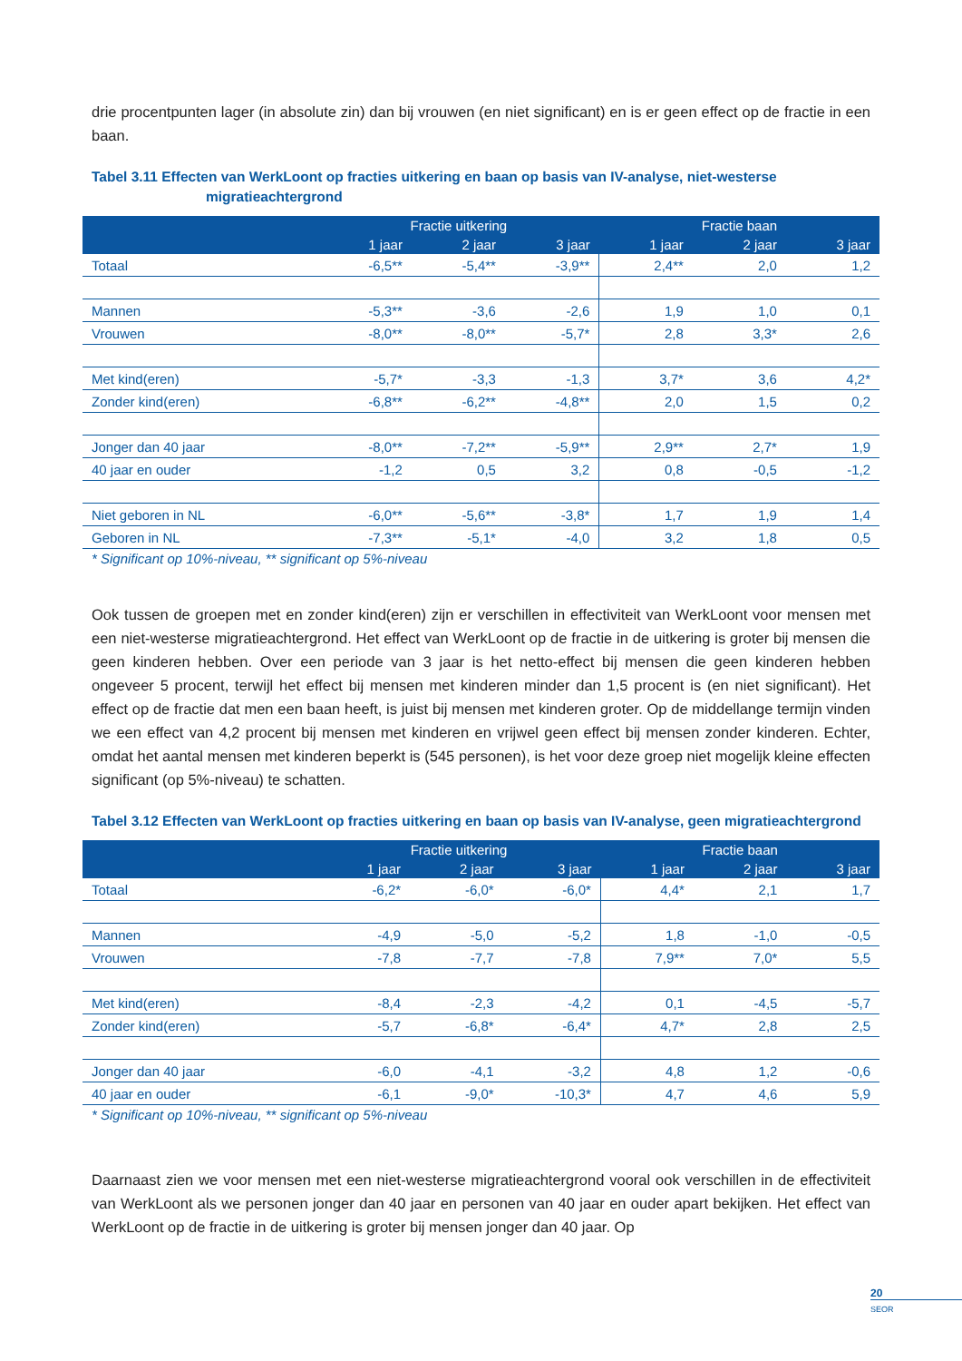drie procentpunten lager (in absolute zin) dan bij vrouwen (en niet significant) en is er geen effect op de fractie in een baan.
Tabel 3.11 Effecten van WerkLoont op fracties uitkering en baan op basis van IV-analyse, niet-westerse
migratieachtergrond
| | Fractie uitkering | | | Fractie baan | | |
| --- | --- | --- | --- | --- | --- | --- |
| | 1 jaar | 2 jaar | 3 jaar | 1 jaar | 2 jaar | 3 jaar |
| Totaal | -6,5** | -5,4** | -3,9** | 2,4** | 2,0 | 1,2 |
| Mannen | -5,3** | -3,6 | -2,6 | 1,9 | 1,0 | 0,1 |
| Vrouwen | -8,0** | -8,0** | -5,7* | 2,8 | 3,3* | 2,6 |
| Met kind(eren) | -5,7* | -3,3 | -1,3 | 3,7* | 3,6 | 4,2* |
| Zonder kind(eren) | -6,8** | -6,2** | -4,8** | 2,0 | 1,5 | 0,2 |
| Jonger dan 40 jaar | -8,0** | -7,2** | -5,9** | 2,9** | 2,7* | 1,9 |
| 40 jaar en ouder | -1,2 | 0,5 | 3,2 | 0,8 | -0,5 | -1,2 |
| Niet geboren in NL | -6,0** | -5,6** | -3,8* | 1,7 | 1,9 | 1,4 |
| Geboren in NL | -7,3** | -5,1* | -4,0 | 3,2 | 1,8 | 0,5 |
* Significant op 10%-niveau, ** significant op 5%-niveau
Ook tussen de groepen met en zonder kind(eren) zijn er verschillen in effectiviteit van WerkLoont voor mensen met een niet-westerse migratieachtergrond. Het effect van WerkLoont op de fractie in de uitkering is groter bij mensen die geen kinderen hebben. Over een periode van 3 jaar is het netto-effect bij mensen die geen kinderen hebben ongeveer 5 procent, terwijl het effect bij mensen met kinderen minder dan 1,5 procent is (en niet significant). Het effect op de fractie dat men een baan heeft, is juist bij mensen met kinderen groter. Op de middellange termijn vinden we een effect van 4,2 procent bij mensen met kinderen en vrijwel geen effect bij mensen zonder kinderen. Echter, omdat het aantal mensen met kinderen beperkt is (545 personen), is het voor deze groep niet mogelijk kleine effecten significant (op 5%-niveau) te schatten.
Tabel 3.12 Effecten van WerkLoont op fracties uitkering en baan op basis van IV-analyse, geen migratieachtergrond
| | Fractie uitkering | | | Fractie baan | | |
| --- | --- | --- | --- | --- | --- | --- |
| | 1 jaar | 2 jaar | 3 jaar | 1 jaar | 2 jaar | 3 jaar |
| Totaal | -6,2* | -6,0* | -6,0* | 4,4* | 2,1 | 1,7 |
| Mannen | -4,9 | -5,0 | -5,2 | 1,8 | -1,0 | -0,5 |
| Vrouwen | -7,8 | -7,7 | -7,8 | 7,9** | 7,0* | 5,5 |
| Met kind(eren) | -8,4 | -2,3 | -4,2 | 0,1 | -4,5 | -5,7 |
| Zonder kind(eren) | -5,7 | -6,8* | -6,4* | 4,7* | 2,8 | 2,5 |
| Jonger dan 40 jaar | -6,0 | -4,1 | -3,2 | 4,8 | 1,2 | -0,6 |
| 40 jaar en ouder | -6,1 | -9,0* | -10,3* | 4,7 | 4,6 | 5,9 |
* Significant op 10%-niveau, ** significant op 5%-niveau
Daarnaast zien we voor mensen met een niet-westerse migratieachtergrond vooral ook verschillen in de effectiviteit van WerkLoont als we personen jonger dan 40 jaar en personen van 40 jaar en ouder apart bekijken. Het effect van WerkLoont op de fractie in de uitkering is groter bij mensen jonger dan 40 jaar. Op
20
SEOR